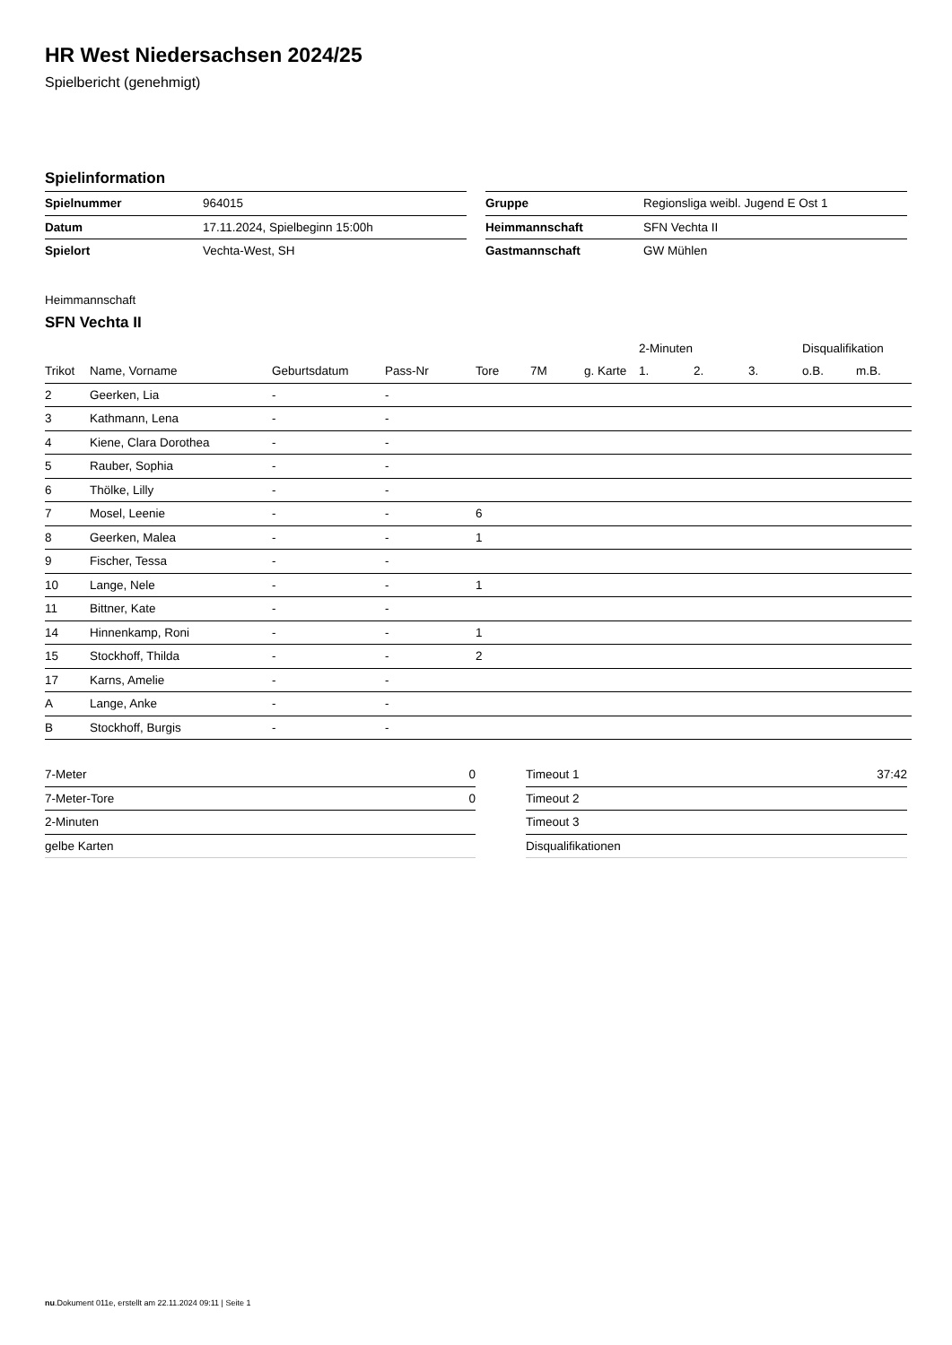HR West Niedersachsen 2024/25
Spielbericht (genehmigt)
Spielinformation
| Spielnummer | 964015 |
| Datum | 17.11.2024, Spielbeginn 15:00h |
| Spielort | Vechta-West, SH |
| Gruppe | Regionsliga weibl. Jugend E Ost 1 |
| Heimmannschaft | SFN Vechta II |
| Gastmannschaft | GW Mühlen |
Heimmannschaft
SFN Vechta II
| | | | | | | | 2-Minuten | | | Disqualifikation | |
| --- | --- | --- | --- | --- | --- | --- | --- | --- | --- | --- | --- |
| Trikot | Name, Vorname | Geburtsdatum | Pass-Nr | Tore | 7M | g. Karte | 1. | 2. | 3. | o.B. | m.B. |
| 2 | Geerken, Lia | - | - | | | | | | | | |
| 3 | Kathmann, Lena | - | - | | | | | | | | |
| 4 | Kiene, Clara Dorothea | - | - | | | | | | | | |
| 5 | Rauber, Sophia | - | - | | | | | | | | |
| 6 | Thölke, Lilly | - | - | | | | | | | | |
| 7 | Mosel, Leenie | - | - | 6 | | | | | | | |
| 8 | Geerken, Malea | - | - | 1 | | | | | | | |
| 9 | Fischer, Tessa | - | - | | | | | | | | |
| 10 | Lange, Nele | - | - | 1 | | | | | | | |
| 11 | Bittner, Kate | - | - | | | | | | | | |
| 14 | Hinnenkamp, Roni | - | - | 1 | | | | | | | |
| 15 | Stockhoff, Thilda | - | - | 2 | | | | | | | |
| 17 | Karns, Amelie | - | - | | | | | | | | |
| A | Lange, Anke | - | - | | | | | | | | |
| B | Stockhoff, Burgis | - | - | | | | | | | | |
| 7-Meter | 0 |
| 7-Meter-Tore | 0 |
| 2-Minuten | |
| gelbe Karten | |
| Timeout 1 | 37:42 |
| Timeout 2 | |
| Timeout 3 | |
| Disqualifikationen | |
nu.Dokument 011e, erstellt am 22.11.2024 09:11 | Seite 1